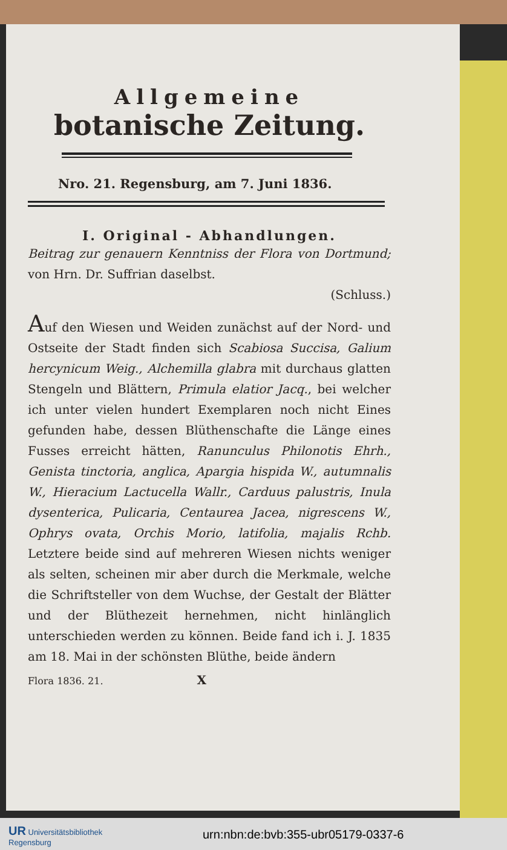Allgemeine
botanische Zeitung.
Nro. 21. Regensburg, am 7. Juni 1836.
I. Original - Abhandlungen.
Beitrag zur genauern Kenntniss der Flora von Dortmund; von Hrn. Dr. Suffrian daselbst.
(Schluss.)
Auf den Wiesen und Weiden zunächst auf der Nord- und Ostseite der Stadt finden sich Scabiosa Succisa, Galium hercynicum Weig., Alchemilla glabra mit durchaus glatten Stengeln und Blättern, Primula elatior Jacq., bei welcher ich unter vielen hundert Exemplaren noch nicht Eines gefunden habe, dessen Blüthenschafte die Länge eines Fusses erreicht hätten, Ranunculus Philonotis Ehrh., Genista tinctoria, anglica, Apargia hispida W., autumnalis W., Hieracium Lactucella Wallr., Carduus palustris, Inula dysenterica, Pulicaria, Centaurea Jacea, nigrescens W., Ophrys ovata, Orchis Morio, latifolia, majalis Rchb. Letztere beide sind auf mehreren Wiesen nichts weniger als selten, scheinen mir aber durch die Merkmale, welche die Schriftsteller von dem Wuchse, der Gestalt der Blätter und der Blüthezeit hernehmen, nicht hinlänglich unterschieden werden zu können. Beide fand ich i. J. 1835 am 18. Mai in der schönsten Blüthe, beide ändern
Flora 1836. 21. X
UR Universitätsbibliothek
Regensburg
urn:nbn:de:bvb:355-ubr05179-0337-6